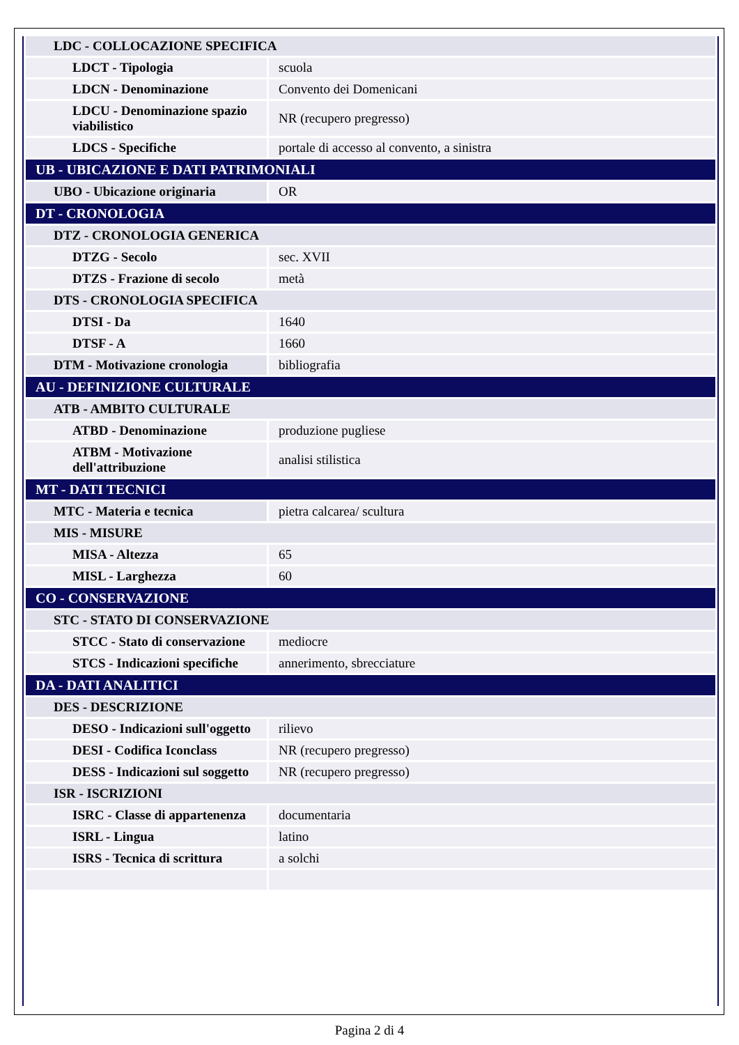| LDC - COLLOCAZIONE SPECIFICA | |
| LDCT - Tipologia | scuola |
| LDCN - Denominazione | Convento dei Domenicani |
| LDCU - Denominazione spazio viabilistico | NR (recupero pregresso) |
| LDCS - Specifiche | portale di accesso al convento, a sinistra |
| UB - UBICAZIONE E DATI PATRIMONIALI | |
| UBO - Ubicazione originaria | OR |
| DT - CRONOLOGIA | |
| DTZ - CRONOLOGIA GENERICA | |
| DTZG - Secolo | sec. XVII |
| DTZS - Frazione di secolo | metà |
| DTS - CRONOLOGIA SPECIFICA | |
| DTSI - Da | 1640 |
| DTSF - A | 1660 |
| DTM - Motivazione cronologia | bibliografia |
| AU - DEFINIZIONE CULTURALE | |
| ATB - AMBITO CULTURALE | |
| ATBD - Denominazione | produzione pugliese |
| ATBM - Motivazione dell'attribuzione | analisi stilistica |
| MT - DATI TECNICI | |
| MTC - Materia e tecnica | pietra calcarea/ scultura |
| MIS - MISURE | |
| MISA - Altezza | 65 |
| MISL - Larghezza | 60 |
| CO - CONSERVAZIONE | |
| STC - STATO DI CONSERVAZIONE | |
| STCC - Stato di conservazione | mediocre |
| STCS - Indicazioni specifiche | annerimento, sbrecciature |
| DA - DATI ANALITICI | |
| DES - DESCRIZIONE | |
| DESO - Indicazioni sull'oggetto | rilievo |
| DESI - Codifica Iconclass | NR (recupero pregresso) |
| DESS - Indicazioni sul soggetto | NR (recupero pregresso) |
| ISR - ISCRIZIONI | |
| ISRC - Classe di appartenenza | documentaria |
| ISRL - Lingua | latino |
| ISRS - Tecnica di scrittura | a solchi |
Pagina 2 di 4